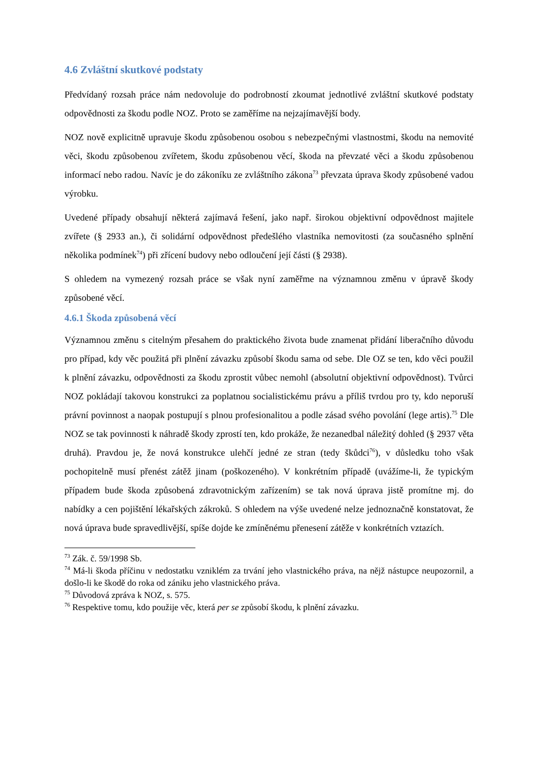4.6 Zvláštní skutkové podstaty
Předvídaný rozsah práce nám nedovoluje do podrobností zkoumat jednotlivé zvláštní skutkové podstaty odpovědnosti za škodu podle NOZ. Proto se zaměříme na nejzajímavější body.
NOZ nově explicitně upravuje škodu způsobenou osobou s nebezpečnými vlastnostmi, škodu na nemovité věci, škodu způsobenou zvířetem, škodu způsobenou věcí, škoda na převzaté věci a škodu způsobenou informací nebo radou. Navíc je do zákoníku ze zvláštního zákona<sup>73</sup> převzata úprava škody způsobené vadou výrobku.
Uvedené případy obsahují některá zajímavá řešení, jako např. širokou objektivní odpovědnost majitele zvířete (§ 2933 an.), či solidární odpovědnost předešlého vlastníka nemovitosti (za současného splnění několika podmínek<sup>74</sup>) při zřícení budovy nebo odloučení její části (§ 2938).
S ohledem na vymezený rozsah práce se však nyní zaměřme na významnou změnu v úpravě škody způsobené věcí.
4.6.1 Škoda způsobená věcí
Významnou změnu s citelným přesahem do praktického života bude znamenat přidání liberačního důvodu pro případ, kdy věc použitá při plnění závazku způsobí škodu sama od sebe. Dle OZ se ten, kdo věci použil k plnění závazku, odpovědnosti za škodu zprostit vůbec nemohl (absolutní objektivní odpovědnost). Tvůrci NOZ pokládají takovou konstrukci za poplatnou socialistickému právu a příliš tvrdou pro ty, kdo neporuší právní povinnost a naopak postupují s plnou profesionalitou a podle zásad svého povolání (lege artis).<sup>75</sup> Dle NOZ se tak povinnosti k náhradě škody zprostí ten, kdo prokáže, že nezanedbal náležitý dohled (§ 2937 věta druhá). Pravdou je, že nová konstrukce ulehčí jedné ze stran (tedy škůdci<sup>76</sup>), v důsledku toho však pochopitelně musí přenést zátěž jinam (poškozeného). V konkrétním případě (uvážíme-li, že typickým případem bude škoda způsobená zdravotnickým zařízením) se tak nová úprava jistě promítne mj. do nabídky a cen pojištění lékařských zákroků. S ohledem na výše uvedené nelze jednoznačně konstatovat, že nová úprava bude spravedlivější, spíše dojde ke zmíněnému přenesení zátěže v konkrétních vztazích.
<sup>73</sup> Zák. č. 59/1998 Sb.
<sup>74</sup> Má-li škoda příčinu v nedostatku vzniklém za trvání jeho vlastnického práva, na nějž nástupce neupozornil, a došlo-li ke škodě do roka od zániku jeho vlastnického práva.
<sup>75</sup> Důvodová zpráva k NOZ, s. 575.
<sup>76</sup> Respektive tomu, kdo použije věc, která per se způsobí škodu, k plnění závazku.